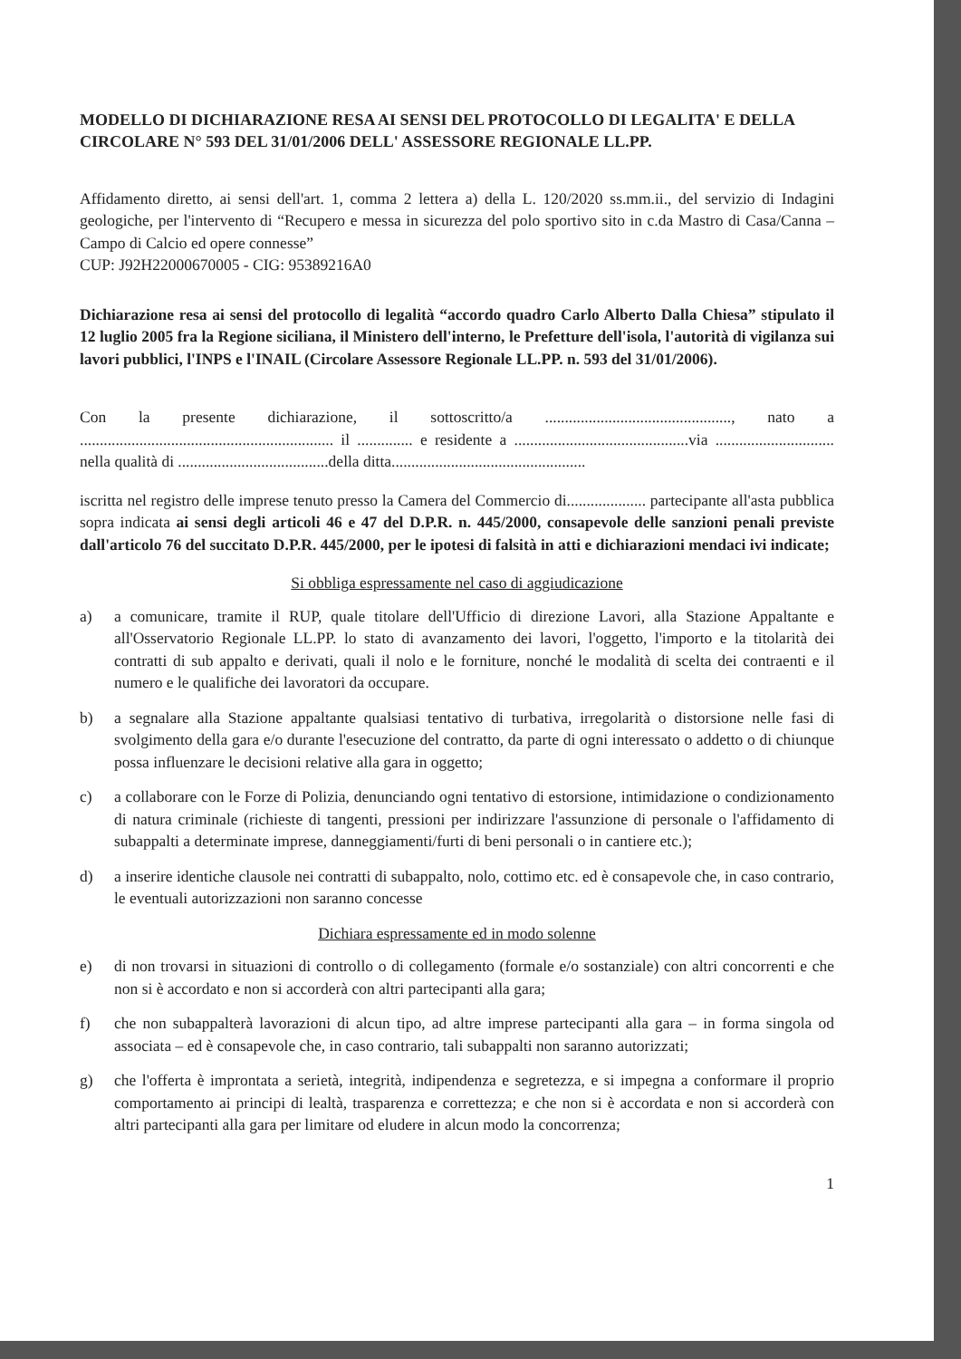MODELLO DI DICHIARAZIONE RESA AI SENSI DEL PROTOCOLLO DI LEGALITA' E DELLA CIRCOLARE N° 593 DEL 31/01/2006 DELL' ASSESSORE REGIONALE LL.PP.
Affidamento diretto, ai sensi dell'art. 1, comma 2 lettera a) della L. 120/2020 ss.mm.ii., del servizio di Indagini geologiche, per l'intervento di “Recupero e messa in sicurezza del polo sportivo sito in c.da Mastro di Casa/Canna – Campo di Calcio ed opere connesse”
CUP: J92H22000670005 - CIG: 95389216A0
Dichiarazione resa ai sensi del protocollo di legalità “accordo quadro Carlo Alberto Dalla Chiesa” stipulato il 12 luglio 2005 fra la Regione siciliana, il Ministero dell'interno, le Prefetture dell'isola, l'autorità di vigilanza sui lavori pubblici, l'INPS e l'INAIL (Circolare Assessore Regionale LL.PP. n. 593 del 31/01/2006).
Con la presente dichiarazione, il sottoscritto/a ..............................................., nato a ................................................................ il .............. e residente a ............................................via .............................. nella qualità di ......................................della ditta.................................................
iscritta nel registro delle imprese tenuto presso la Camera del Commercio di.................... partecipante all'asta pubblica sopra indicata ai sensi degli articoli 46 e 47 del D.P.R. n. 445/2000, consapevole delle sanzioni penali previste dall'articolo 76 del succitato D.P.R. 445/2000, per le ipotesi di falsità in atti e dichiarazioni mendaci ivi indicate;
Si obbliga espressamente nel caso di aggiudicazione
a) a comunicare, tramite il RUP, quale titolare dell'Ufficio di direzione Lavori, alla Stazione Appaltante e all'Osservatorio Regionale LL.PP. lo stato di avanzamento dei lavori, l'oggetto, l'importo e la titolarità dei contratti di sub appalto e derivati, quali il nolo e le forniture, nonché le modalità di scelta dei contraenti e il numero e le qualifiche dei lavoratori da occupare.
b) a segnalare alla Stazione appaltante qualsiasi tentativo di turbativa, irregolarità o distorsione nelle fasi di svolgimento della gara e/o durante l'esecuzione del contratto, da parte di ogni interessato o addetto o di chiunque possa influenzare le decisioni relative alla gara in oggetto;
c) a collaborare con le Forze di Polizia, denunciando ogni tentativo di estorsione, intimidazione o condizionamento di natura criminale (richieste di tangenti, pressioni per indirizzare l'assunzione di personale o l'affidamento di subappalti a determinate imprese, danneggiamenti/furti di beni personali o in cantiere etc.);
d) a inserire identiche clausole nei contratti di subappalto, nolo, cottimo etc. ed è consapevole che, in caso contrario, le eventuali autorizzazioni non saranno concesse
Dichiara espressamente ed in modo solenne
e) di non trovarsi in situazioni di controllo o di collegamento (formale e/o sostanziale) con altri concorrenti e che non si è accordato e non si accorderà con altri partecipanti alla gara;
f) che non subappalterà lavorazioni di alcun tipo, ad altre imprese partecipanti alla gara – in forma singola od associata – ed è consapevole che, in caso contrario, tali subappalti non saranno autorizzati;
g) che l'offerta è improntata a serietà, integrità, indipendenza e segretezza, e si impegna a conformare il proprio comportamento ai principi di lealtà, trasparenza e correttezza; e che non si è accordata e non si accorderà con altri partecipanti alla gara per limitare od eludere in alcun modo la concorrenza;
1